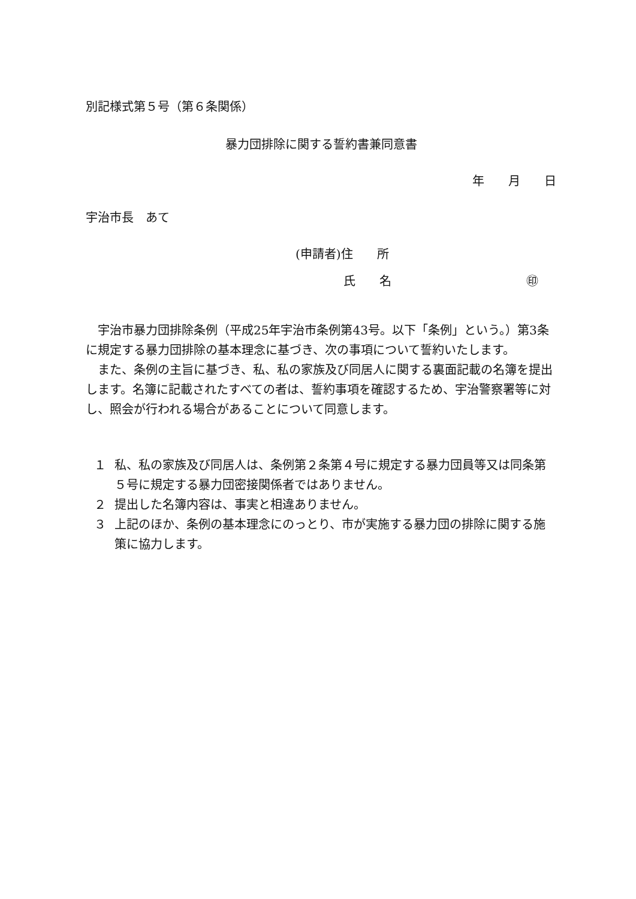別記様式第５号（第６条関係）
暴力団排除に関する誓約書兼同意書
年　　月　　日
宇治市長　あて
(申請者)住　　所
氏　　名 ㊞
　宇治市暴力団排除条例（平成25年宇治市条例第43号。以下「条例」という。）第3条に規定する暴力団排除の基本理念に基づき、次の事項について誓約いたします。
　また、条例の主旨に基づき、私、私の家族及び同居人に関する裏面記載の名簿を提出します。名簿に記載されたすべての者は、誓約事項を確認するため、宇治警察署等に対し、照会が行われる場合があることについて同意します。
１ 私、私の家族及び同居人は、条例第２条第４号に規定する暴力団員等又は同条第５号に規定する暴力団密接関係者ではありません。
２ 提出した名簿内容は、事実と相違ありません。
３ 上記のほか、条例の基本理念にのっとり、市が実施する暴力団の排除に関する施策に協力します。